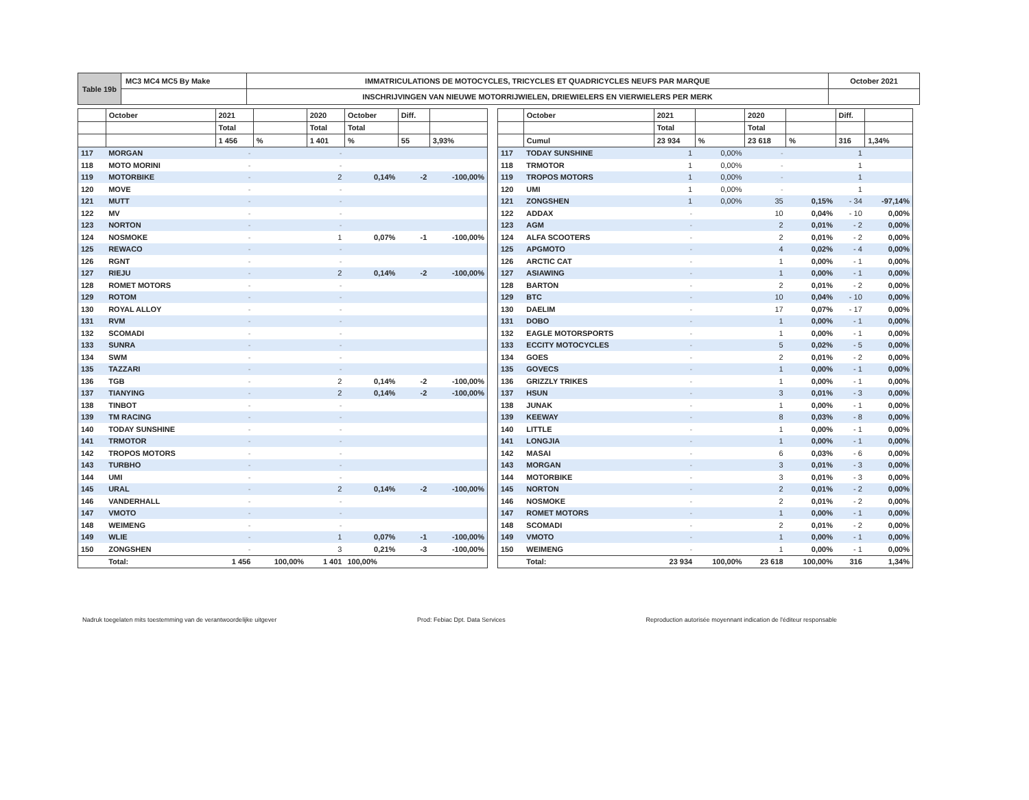| Table 19b | MC3 MC4 MC5 By Make | IMMATRICULATIONS DE MOTOCYCLES, TRICYCLES ET QUADRICYCLES NEUFS PAR MARQUE | October 2021 |
| | | INSCHRIJVINGEN VAN NIEUWE MOTORRIJWIELEN, DRIEWIELERS EN VIERWIELERS PER MERK | |
| | October | 2021 | | 2020 | October | Diff. | |
| --- | --- | --- | --- | --- | --- | --- | --- |
| | | Total | | Total | Total | | |
| | | 1 456 | % | 1 401 | % | 55 | 3,93% |
| 117 | MORGAN | - | | - | | | |
| 118 | MOTO MORINI | - | | - | | | |
| 119 | MOTORBIKE | - | | 2 | 0,14% | -2 | -100,00% |
| 120 | MOVE | - | | - | | | |
| 121 | MUTT | - | | - | | | |
| 122 | MV | - | | - | | | |
| 123 | NORTON | - | | - | | | |
| 124 | NOSMOKE | - | | 1 | 0,07% | -1 | -100,00% |
| 125 | REWACO | - | | - | | | |
| 126 | RGNT | - | | - | | | |
| 127 | RIEJU | - | | 2 | 0,14% | -2 | -100,00% |
| 128 | ROMET MOTORS | - | | - | | | |
| 129 | ROTOM | - | | - | | | |
| 130 | ROYAL ALLOY | - | | - | | | |
| 131 | RVM | - | | - | | | |
| 132 | SCOMADI | - | | - | | | |
| 133 | SUNRA | - | | - | | | |
| 134 | SWM | - | | - | | | |
| 135 | TAZZARI | - | | - | | | |
| 136 | TGB | - | | 2 | 0,14% | -2 | -100,00% |
| 137 | TIANYING | - | | 2 | 0,14% | -2 | -100,00% |
| 138 | TINBOT | - | | - | | | |
| 139 | TM RACING | - | | - | | | |
| 140 | TODAY SUNSHINE | - | | - | | | |
| 141 | TRMOTOR | - | | - | | | |
| 142 | TROPOS MOTORS | - | | - | | | |
| 143 | TURBHO | - | | - | | | |
| 144 | UMI | - | | - | | | |
| 145 | URAL | - | | 2 | 0,14% | -2 | -100,00% |
| 146 | VANDERHALL | - | | - | | | |
| 147 | VMOTO | - | | - | | | |
| 148 | WEIMENG | - | | - | | | |
| 149 | WLIE | - | | 1 | 0,07% | -1 | -100,00% |
| 150 | ZONGSHEN | - | | 3 | 0,21% | -3 | -100,00% |
| | Total: | 1 456 | 100,00% | 1 401 | 100,00% | | |
| | October | 2021 | | 2020 | | Diff. | |
| --- | --- | --- | --- | --- | --- | --- | --- |
| | | Total | | Total | | | |
| | Cumul | 23 934 | % | 23 618 | % | 316 | 1,34% |
| 117 | TODAY SUNSHINE | 1 | 0,00% | - | | 1 | |
| 118 | TRMOTOR | 1 | 0,00% | - | | 1 | |
| 119 | TROPOS MOTORS | 1 | 0,00% | - | | 1 | |
| 120 | UMI | 1 | 0,00% | - | | 1 | |
| 121 | ZONGSHEN | 1 | 0,00% | 35 | 0,15% | - 34 | -97,14% |
| 122 | ADDAX | - | | 10 | 0,04% | - 10 | 0,00% |
| 123 | AGM | - | | 2 | 0,01% | - 2 | 0,00% |
| 124 | ALFA SCOOTERS | - | | 2 | 0,01% | - 2 | 0,00% |
| 125 | APGMOTO | - | | 4 | 0,02% | - 4 | 0,00% |
| 126 | ARCTIC CAT | - | | 1 | 0,00% | - 1 | 0,00% |
| 127 | ASIAWING | - | | 1 | 0,00% | - 1 | 0,00% |
| 128 | BARTON | - | | 2 | 0,01% | - 2 | 0,00% |
| 129 | BTC | - | | 10 | 0,04% | - 10 | 0,00% |
| 130 | DAELIM | - | | 17 | 0,07% | - 17 | 0,00% |
| 131 | DOBO | - | | 1 | 0,00% | - 1 | 0,00% |
| 132 | EAGLE MOTORSPORTS | - | | 1 | 0,00% | - 1 | 0,00% |
| 133 | ECCITY MOTOCYCLES | - | | 5 | 0,02% | - 5 | 0,00% |
| 134 | GOES | - | | 2 | 0,01% | - 2 | 0,00% |
| 135 | GOVECS | - | | 1 | 0,00% | - 1 | 0,00% |
| 136 | GRIZZLY TRIKES | - | | 1 | 0,00% | - 1 | 0,00% |
| 137 | HSUN | - | | 3 | 0,01% | - 3 | 0,00% |
| 138 | JUNAK | - | | 1 | 0,00% | - 1 | 0,00% |
| 139 | KEEWAY | - | | 8 | 0,03% | - 8 | 0,00% |
| 140 | LITTLE | - | | 1 | 0,00% | - 1 | 0,00% |
| 141 | LONGJIA | - | | 1 | 0,00% | - 1 | 0,00% |
| 142 | MASAI | - | | 6 | 0,03% | - 6 | 0,00% |
| 143 | MORGAN | - | | 3 | 0,01% | - 3 | 0,00% |
| 144 | MOTORBIKE | - | | 3 | 0,01% | - 3 | 0,00% |
| 145 | NORTON | - | | 2 | 0,01% | - 2 | 0,00% |
| 146 | NOSMOKE | - | | 2 | 0,01% | - 2 | 0,00% |
| 147 | ROMET MOTORS | - | | 1 | 0,00% | - 1 | 0,00% |
| 148 | SCOMADI | - | | 2 | 0,01% | - 2 | 0,00% |
| 149 | VMOTO | - | | 1 | 0,00% | - 1 | 0,00% |
| 150 | WEIMENG | - | | 1 | 0,00% | - 1 | 0,00% |
| | Total: | 23 934 | 100,00% | 23 618 | 100,00% | 316 | 1,34% |
Nadruk toegelaten mits toestemming van de verantwoordelijke uitgever Prod: Febiac Dpt. Data Services Reproduction autorisée moyennant indication de l'éditeur responsable